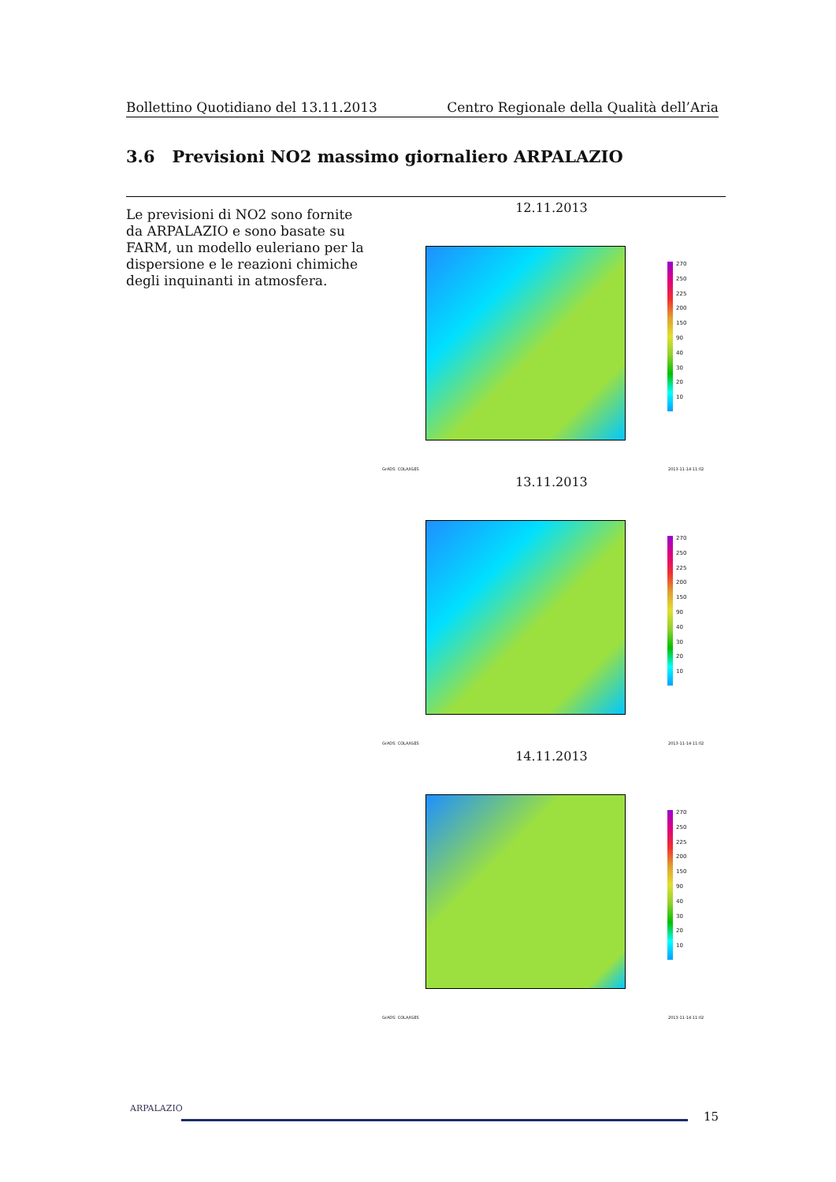Bollettino Quotidiano del 13.11.2013 Centro Regionale della Qualità dell’Aria
3.6 Previsioni NO2 massimo giornaliero ARPALAZIO
Le previsioni di NO2 sono fornite da ARPALAZIO e sono basate su FARM, un modello euleriano per la dispersione e le reazioni chimiche degli inquinanti in atmosfera.
12.11.2013
270
250
225
200
150
90
40
30
20
10
GrADS: COLA/IGES 2013-11-14-11:02
13.11.2013
270
250
225
200
150
90
40
30
20
10
GrADS: COLA/IGES 2013-11-14-11:02
14.11.2013
270
250
225
200
150
90
40
30
20
10
GrADS: COLA/IGES 2013-11-14-11:02
ARPALAZIO
15